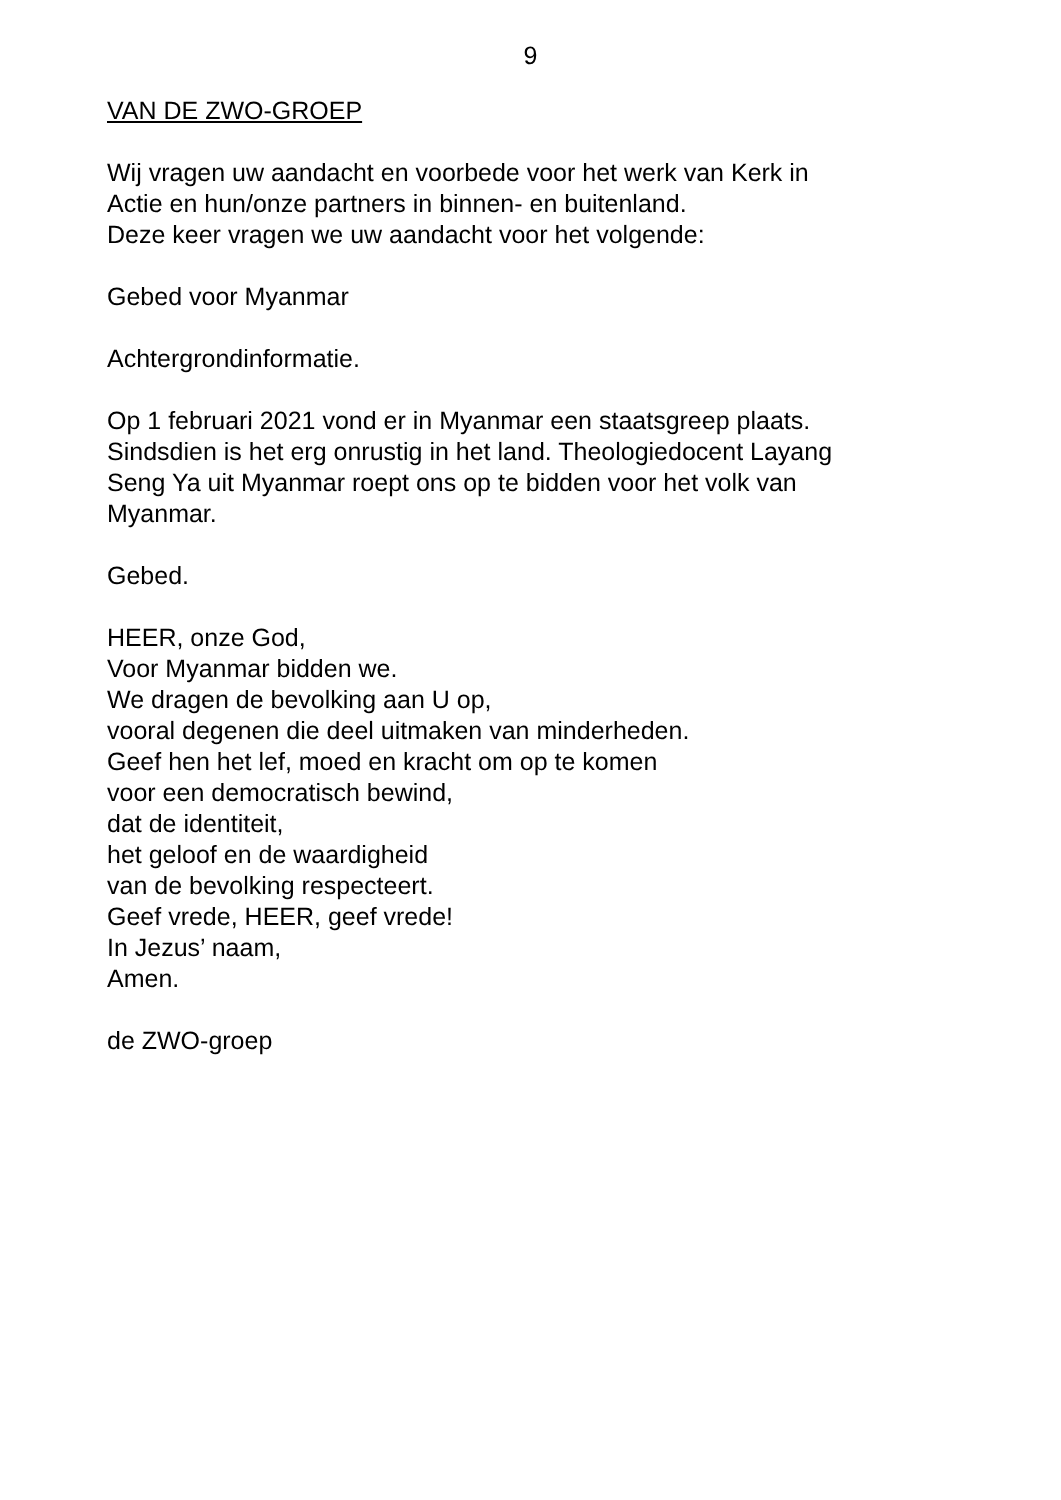9
VAN DE ZWO-GROEP
Wij vragen uw aandacht en voorbede voor het werk van Kerk in
Actie en hun/onze partners in binnen- en buitenland.
Deze keer vragen we uw aandacht voor het volgende:
Gebed voor Myanmar
Achtergrondinformatie.
Op 1 februari 2021 vond er in Myanmar een staatsgreep plaats.
Sindsdien is het erg onrustig in het land. Theologiedocent Layang
Seng Ya uit Myanmar roept ons op te bidden voor het volk van
Myanmar.
Gebed.
HEER, onze God,
Voor Myanmar bidden we.
We dragen de bevolking aan U op,
vooral degenen die deel uitmaken van minderheden.
Geef hen het lef, moed en kracht om op te komen
voor een democratisch bewind,
dat de identiteit,
het geloof en de waardigheid
van de bevolking respecteert.
Geef vrede, HEER, geef vrede!
In Jezus’ naam,
Amen.
de ZWO-groep